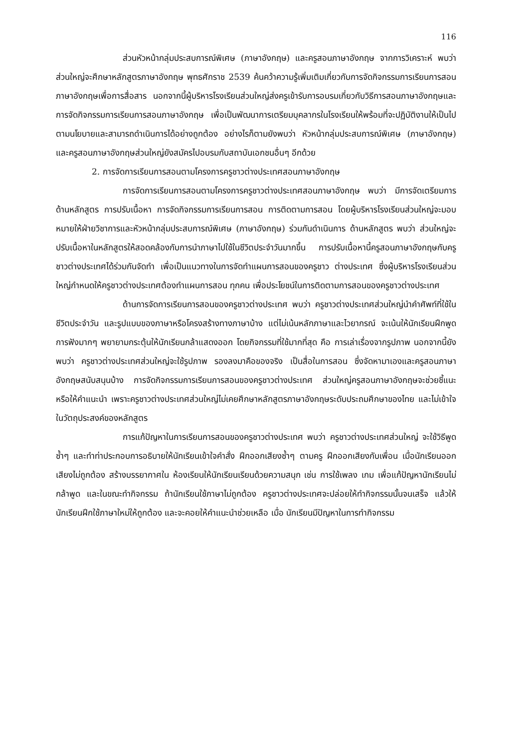116
ส่วนหัวหน้ากลุ่มประสบการณ์พิเศษ (ภาษาอังกฤษ) และครูสอนภาษาอังกฤษ จากการวิเคราะห์ พบว่า ส่วนใหญ่จะศึกษาหลักสูตรภาษาอังกฤษ พุทธศักราช 2539 ค้นคว้าความรู้เพิ่มเติมเกี่ยวกับการจัดกิจกรรมการเรียนการสอนภาษาอังกฤษเพื่อการสื่อสาร นอกจากนี้ผู้บริหารโรงเรียนส่วนใหญ่ส่งครูเข้ารับการอบรมเกี่ยวกับวิธีการสอนภาษาอังกฤษและการจัดกิจกรรมการเรียนการสอนภาษาอังกฤษ เพื่อเป็นพัฒนาการเตรียมบุคลากรในโรงเรียนให้พร้อมที่จะปฏิบัติงานให้เป็นไปตามนโยบายและสามารถดำเนินการได้อย่างถูกต้อง อย่างไรก็ตามยังพบว่า หัวหน้ากลุ่มประสบการณ์พิเศษ (ภาษาอังกฤษ) และครูสอนภาษาอังกฤษส่วนใหญ่ยังสมัครไปอบรมกับสถาบันเอกชนอื่นๆ อีกด้วย
2. การจัดการเรียนการสอนตามโครงการครูชาวต่างประเทศสอนภาษาอังกฤษ
การจัดการเรียนการสอนตามโครงการครูชาวต่างประเทศสอนภาษาอังกฤษ พบว่า มีการจัดเตรียมการด้านหลักสูตร การปรับเนื้อหา การจัดกิจกรรมการเรียนการสอน การติดตามการสอน โดยผู้บริหารโรงเรียนส่วนใหญ่จะมอบหมายให้ฝ่ายวิชาการและหัวหน้ากลุ่มประสบการณ์พิเศษ (ภาษาอังกฤษ) ร่วมกันดำเนินการ ด้านหลักสูตร พบว่า ส่วนใหญ่จะปรับเนื้อหาในหลักสูตรให้สอดคล้องกับการนำภาษาไปใช้ในชีวิตประจำวันมากขึ้น การปรับเนื้อหานี้ครูสอนภาษาอังกฤษกับครูชาวต่างประเทศได้ร่วมกันจัดทำ เพื่อเป็นแนวทางในการจัดทำแผนการสอนของครูชาว ต่างประเทศ ซึ่งผู้บริหารโรงเรียนส่วนใหญ่กำหนดให้ครูชาวต่างประเทศต้องทำแผนการสอน ทุกคน เพื่อประโยชน์ในการติดตามการสอนของครูชาวต่างประเทศ
ด้านการจัดการเรียนการสอนของครูชาวต่างประเทศ พบว่า ครูชาวต่างประเทศส่วนใหญ่นำคำศัพท์ที่ใช้ในชีวิตประจำวัน และรูปแบบของภาษาหรือโครงสร้างทางภาษาบ้าง แต่ไม่เน้นหลักภาษาและไวยากรณ์ จะเน้นให้นักเรียนฝึกพูด การฟังมากๆ พยายามกระตุ้นให้นักเรียนกล้าแสดงออก โดยกิจกรรมที่ใช้มากที่สุด คือ การเล่าเรื่องจากรูปภาพ นอกจากนี้ยัง พบว่า ครูชาวต่างประเทศส่วนใหญ่จะใช้รูปภาพ รองลงมาคือของจริง เป็นสื่อในการสอน ซึ่งจัดหามาเองและครูสอนภาษาอังกฤษสนับสนุนบ้าง การจัดกิจกรรมการเรียนการสอนของครูชาวต่างประเทศ ส่วนใหญ่ครูสอนภาษาอังกฤษจะช่วยชี้แนะ หรือให้คำแนะนำ เพราะครูชาวต่างประเทศส่วนใหญ่ไม่เคยศึกษาหลักสูตรภาษาอังกฤษระดับประถมศึกษาของไทย และไม่เข้าใจในวัตถุประสงค์ของหลักสูตร
การแก้ปัญหาในการเรียนการสอนของครูชาวต่างประเทศ พบว่า ครูชาวต่างประเทศส่วนใหญ่ จะใช้วิธีพูดซ้ำๆ และทำท่าประกอบการอธิบายให้นักเรียนเข้าใจคำสั่ง ฝึกออกเสียงซ้ำๆ ตามครู ฝึกออกเสียงกับเพื่อน เมื่อนักเรียนออกเสียงไม่ถูกต้อง สร้างบรรยากาศใน ห้องเรียนให้นักเรียนเรียนด้วยความสนุก เช่น การใช้เพลง เกม เพื่อแก้ปัญหานักเรียนไม่กล้าพูด และในขณะทำกิจกรรม ถ้านักเรียนใช้ภาษาไม่ถูกต้อง ครูชาวต่างประเทศจะปล่อยให้ทำกิจกรรมนั้นจนเสร็จ แล้วให้นักเรียนฝึกใช้ภาษาใหม่ให้ถูกต้อง และจะคอยให้คำแนะนำช่วยเหลือ เมื่อ นักเรียนมีปัญหาในการทำกิจกรรม